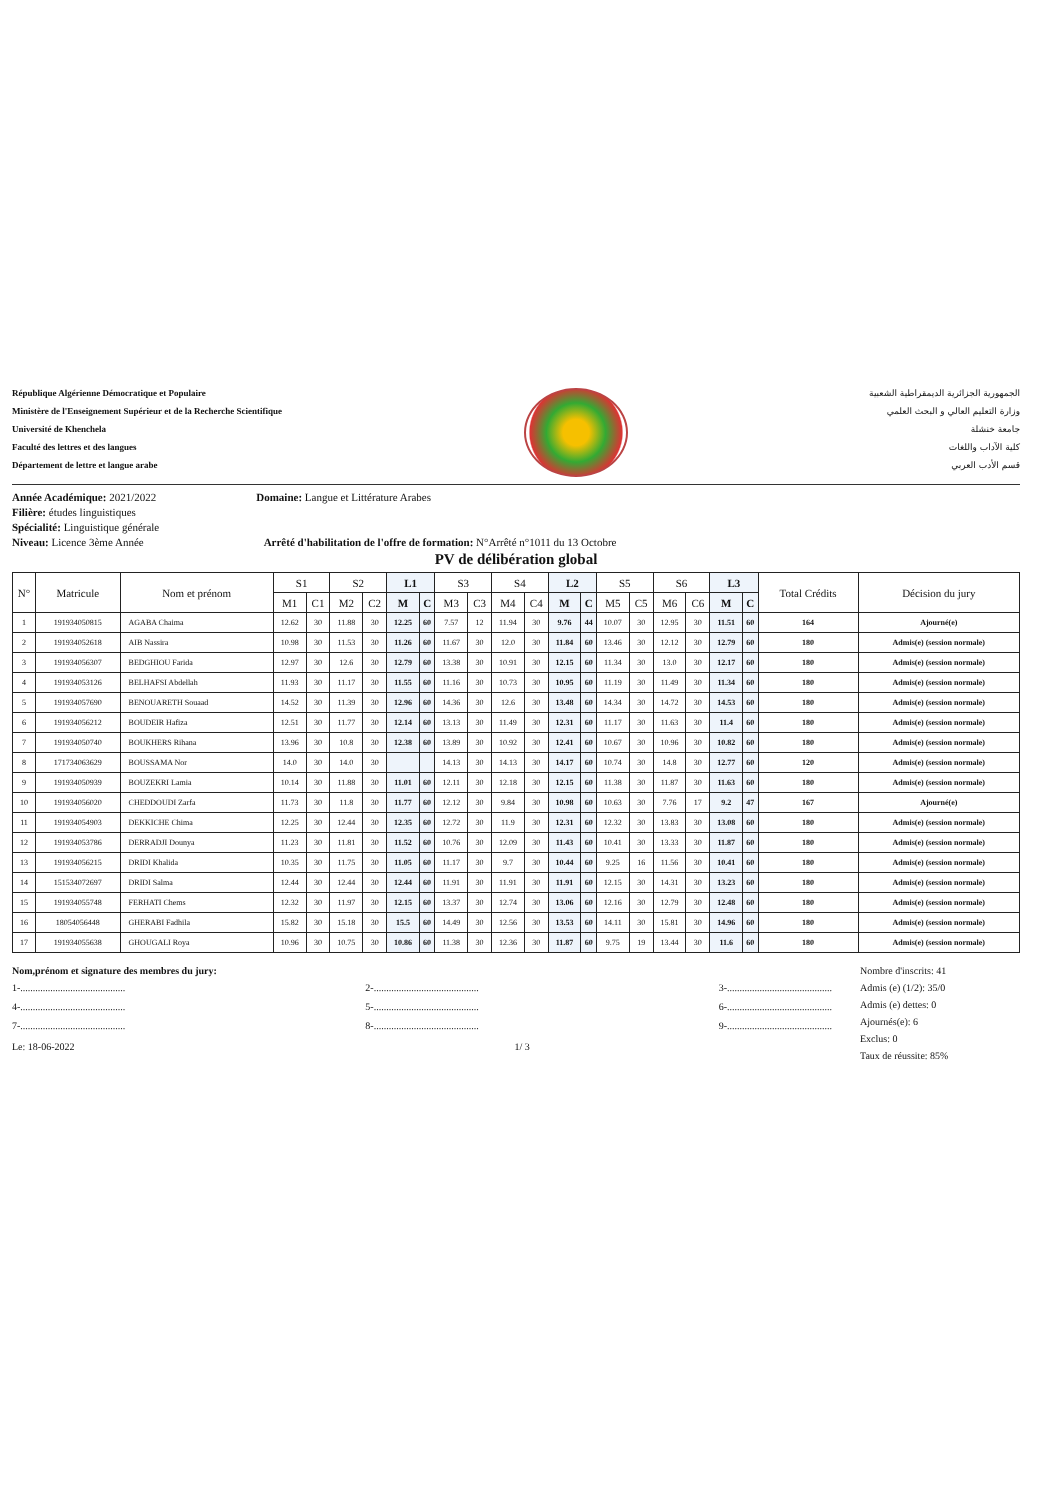République Algérienne Démocratique et Populaire
Ministère de l'Enseignement Supérieur et de la Recherche Scientifique
Université de Khenchela
Faculté des lettres et des langues
Département de lettre et langue arabe
الجمهورية الجزائرية الديمقراطية الشعبية
وزارة التعليم العالي و البحث العلمي
جامعة خنشلة
كلية الآداب واللغات
قسم الأدب العربي
Année Académique: 2021/2022 Domaine: Langue et Littérature Arabes
Filière: études linguistiques
Spécialité: Linguistique générale
Niveau: Licence 3ème Année Arrêté d'habilitation de l'offre de formation: N°Arrêté n°1011 du 13 Octobre
PV de délibération global
| N° | Matricule | Nom et prénom | S1 | | S2 | | L1 | | S3 | | S4 | | L2 | | S5 | | S6 | | L3 | | Total Crédits | Décision du jury |
| --- | --- | --- | --- | --- | --- | --- | --- | --- | --- | --- | --- | --- | --- | --- | --- | --- | --- | --- | --- | --- | --- | --- |
| | | | M1 | C1 | M2 | C2 | M | C | M3 | C3 | M4 | C4 | M | C | M5 | C5 | M6 | C6 | M | C | | |
| 1 | 191934050815 | AGABA Chaima | 12.62 | 30 | 11.88 | 30 | 12.25 | 60 | 7.57 | 12 | 11.94 | 30 | 9.76 | 44 | 10.07 | 30 | 12.95 | 30 | 11.51 | 60 | 164 | Ajourné(e) |
| 2 | 191934052618 | AIB Nassira | 10.98 | 30 | 11.53 | 30 | 11.26 | 60 | 11.67 | 30 | 12.0 | 30 | 11.84 | 60 | 13.46 | 30 | 12.12 | 30 | 12.79 | 60 | 180 | Admis(e) (session normale) |
| 3 | 191934056307 | BEDGHIOU Farida | 12.97 | 30 | 12.6 | 30 | 12.79 | 60 | 13.38 | 30 | 10.91 | 30 | 12.15 | 60 | 11.34 | 30 | 13.0 | 30 | 12.17 | 60 | 180 | Admis(e) (session normale) |
| 4 | 191934053126 | BELHAFSI Abdellah | 11.93 | 30 | 11.17 | 30 | 11.55 | 60 | 11.16 | 30 | 10.73 | 30 | 10.95 | 60 | 11.19 | 30 | 11.49 | 30 | 11.34 | 60 | 180 | Admis(e) (session normale) |
| 5 | 191934057690 | BENOUARETH Souaad | 14.52 | 30 | 11.39 | 30 | 12.96 | 60 | 14.36 | 30 | 12.6 | 30 | 13.48 | 60 | 14.34 | 30 | 14.72 | 30 | 14.53 | 60 | 180 | Admis(e) (session normale) |
| 6 | 191934056212 | BOUDEIR Hafiza | 12.51 | 30 | 11.77 | 30 | 12.14 | 60 | 13.13 | 30 | 11.49 | 30 | 12.31 | 60 | 11.17 | 30 | 11.63 | 30 | 11.4 | 60 | 180 | Admis(e) (session normale) |
| 7 | 191934050740 | BOUKHERS Rihana | 13.96 | 30 | 10.8 | 30 | 12.38 | 60 | 13.89 | 30 | 10.92 | 30 | 12.41 | 60 | 10.67 | 30 | 10.96 | 30 | 10.82 | 60 | 180 | Admis(e) (session normale) |
| 8 | 171734063629 | BOUSSAMA Nor | 14.0 | 30 | 14.0 | 30 | | | 14.13 | 30 | 14.13 | 30 | 14.17 | 60 | 10.74 | 30 | 14.8 | 30 | 12.77 | 60 | 120 | Admis(e) (session normale) |
| 9 | 191934050939 | BOUZEKRI Lamia | 10.14 | 30 | 11.88 | 30 | 11.01 | 60 | 12.11 | 30 | 12.18 | 30 | 12.15 | 60 | 11.38 | 30 | 11.87 | 30 | 11.63 | 60 | 180 | Admis(e) (session normale) |
| 10 | 191934056020 | CHEDDOUDI Zarfa | 11.73 | 30 | 11.8 | 30 | 11.77 | 60 | 12.12 | 30 | 9.84 | 30 | 10.98 | 60 | 10.63 | 30 | 7.76 | 17 | 9.2 | 47 | 167 | Ajourné(e) |
| 11 | 191934054903 | DEKKICHE Chima | 12.25 | 30 | 12.44 | 30 | 12.35 | 60 | 12.72 | 30 | 11.9 | 30 | 12.31 | 60 | 12.32 | 30 | 13.83 | 30 | 13.08 | 60 | 180 | Admis(e) (session normale) |
| 12 | 191934053786 | DERRADJI Dounya | 11.23 | 30 | 11.81 | 30 | 11.52 | 60 | 10.76 | 30 | 12.09 | 30 | 11.43 | 60 | 10.41 | 30 | 13.33 | 30 | 11.87 | 60 | 180 | Admis(e) (session normale) |
| 13 | 191934056215 | DRIDI Khalida | 10.35 | 30 | 11.75 | 30 | 11.05 | 60 | 11.17 | 30 | 9.7 | 30 | 10.44 | 60 | 9.25 | 16 | 11.56 | 30 | 10.41 | 60 | 180 | Admis(e) (session normale) |
| 14 | 151534072697 | DRIDI Salma | 12.44 | 30 | 12.44 | 30 | 12.44 | 60 | 11.91 | 30 | 11.91 | 30 | 11.91 | 60 | 12.15 | 30 | 14.31 | 30 | 13.23 | 60 | 180 | Admis(e) (session normale) |
| 15 | 191934055748 | FERHATI Chems | 12.32 | 30 | 11.97 | 30 | 12.15 | 60 | 13.37 | 30 | 12.74 | 30 | 13.06 | 60 | 12.16 | 30 | 12.79 | 30 | 12.48 | 60 | 180 | Admis(e) (session normale) |
| 16 | 18054056448 | GHERABI Fadhila | 15.82 | 30 | 15.18 | 30 | 15.5 | 60 | 14.49 | 30 | 12.56 | 30 | 13.53 | 60 | 14.11 | 30 | 15.81 | 30 | 14.96 | 60 | 180 | Admis(e) (session normale) |
| 17 | 191934055638 | GHOUGALI Roya | 10.96 | 30 | 10.75 | 30 | 10.86 | 60 | 11.38 | 30 | 12.36 | 30 | 11.87 | 60 | 9.75 | 19 | 13.44 | 30 | 11.6 | 60 | 180 | Admis(e) (session normale) |
Nom,prénom et signature des membres du jury:
1-.......................................... 2-.......................................... 3-..........................................
4-.......................................... 5-.......................................... 6-..........................................
7-.......................................... 8-.......................................... 9-..........................................
Le: 18-06-2022 1/ 3
Nombre d'inscrits: 41
Admis (e) (1/2): 35/0
Admis (e) dettes: 0
Ajournés(e): 6
Exclus: 0
Taux de réussite: 85%